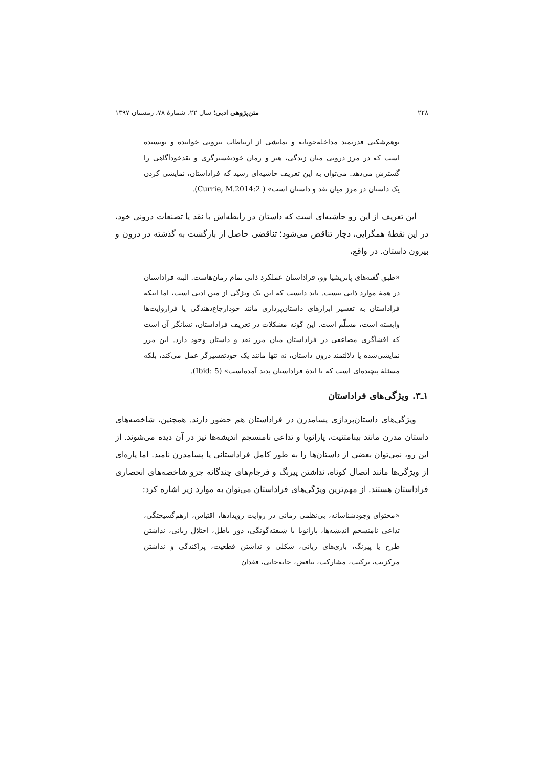٢٢٨ متن‌پژوهی ادبی؛ سال ٢٢، شمارۀ ٧٨، زمستان ١٣٩٧
توهم‌شکنی قدرتمند مداخله‌جویانه و نمایشی از ارتباطات بیرونی خواننده و نویسنده است که در مرز درونی میان زندگی، هنر و رمان خودتفسیرگری و نقدخودآگاهی را گسترش می‌دهد. می‌توان به این تعریف حاشیه‌ای رسید که فراداستان، نمایشی کردن یک داستان در مرز میان نقد و داستان است» ( Currie, M.2014:2).
این تعریف از این رو حاشیه‌ای است که داستان در رابطه‌اش با نقد یا تصنعات درونی خود، در این نقطۀ همگرایی، دچار تناقض می‌شود؛ تناقضی حاصل از بازگشت به گذشته در درون و بیرون داستان. در واقع،
«طبق گفته‌های پاتریشیا وو، فراداستان عملکرد ذاتی تمام رمان‌هاست. البته فراداستان در همۀ موارد ذاتی نیست. باید دانست که این یک ویژگی از متن ادبی است، اما اینکه فراداستان به تفسیر ابزارهای داستان‌پردازی مانند خودارجاع‌دهندگی یا فراروایت‌ها وابسته است، مسلّم است. این گونه مشکلات در تعریف فراداستان، نشانگر آن است که افشاگری مضاعفی در فراداستان میان مرز نقد و داستان وجود دارد. این مرز نمایشی‌شده یا دلالتمند درون داستان، نه تنها مانند یک خودتفسیرگر عمل می‌کند، بلکه مسئلۀ پیچیده‌ای است که با ایدۀ فراداستان پدید آمده‌است» (Ibid: 5).
١ـ٣. ویژگی‌های فراداستان
ویژگی‌های داستان‌پردازی پسامدرن در فراداستان هم حضور دارند. همچنین، شاخصه‌های داستان مدرن مانند بینامتنیت، پارانویا و تداعی نامنسجم اندیشه‌ها نیز در آن دیده می‌شوند. از این رو، نمی‌توان بعضی از داستان‌ها را به طور کامل فراداستانی یا پسامدرن نامید. اما پاره‌ای از ویژگی‌ها مانند اتصال کوتاه، نداشتن پیرنگ و فرجام‌های چندگانه جزو شاخصه‌های انحصاری فراداستان هستند. از مهم‌ترین ویژگی‌های فراداستان می‌توان به موارد زیر اشاره کرد:
«محتوای وجودشناسانه، بی‌نظمی زمانی در روایت رویدادها، اقتباس، ازهم‌گسیختگی، تداعی نامنسجم اندیشه‌ها، پارانویا یا شیفته‌گونگی، دور باطل، اختلال زبانی، نداشتن طرح یا پیرنگ، بازی‌های زبانی، شکلی و نداشتن قطعیت، پراکندگی و نداشتن مرکزیت، ترکیب، مشارکت، تناقض، جابه‌جایی، فقدان